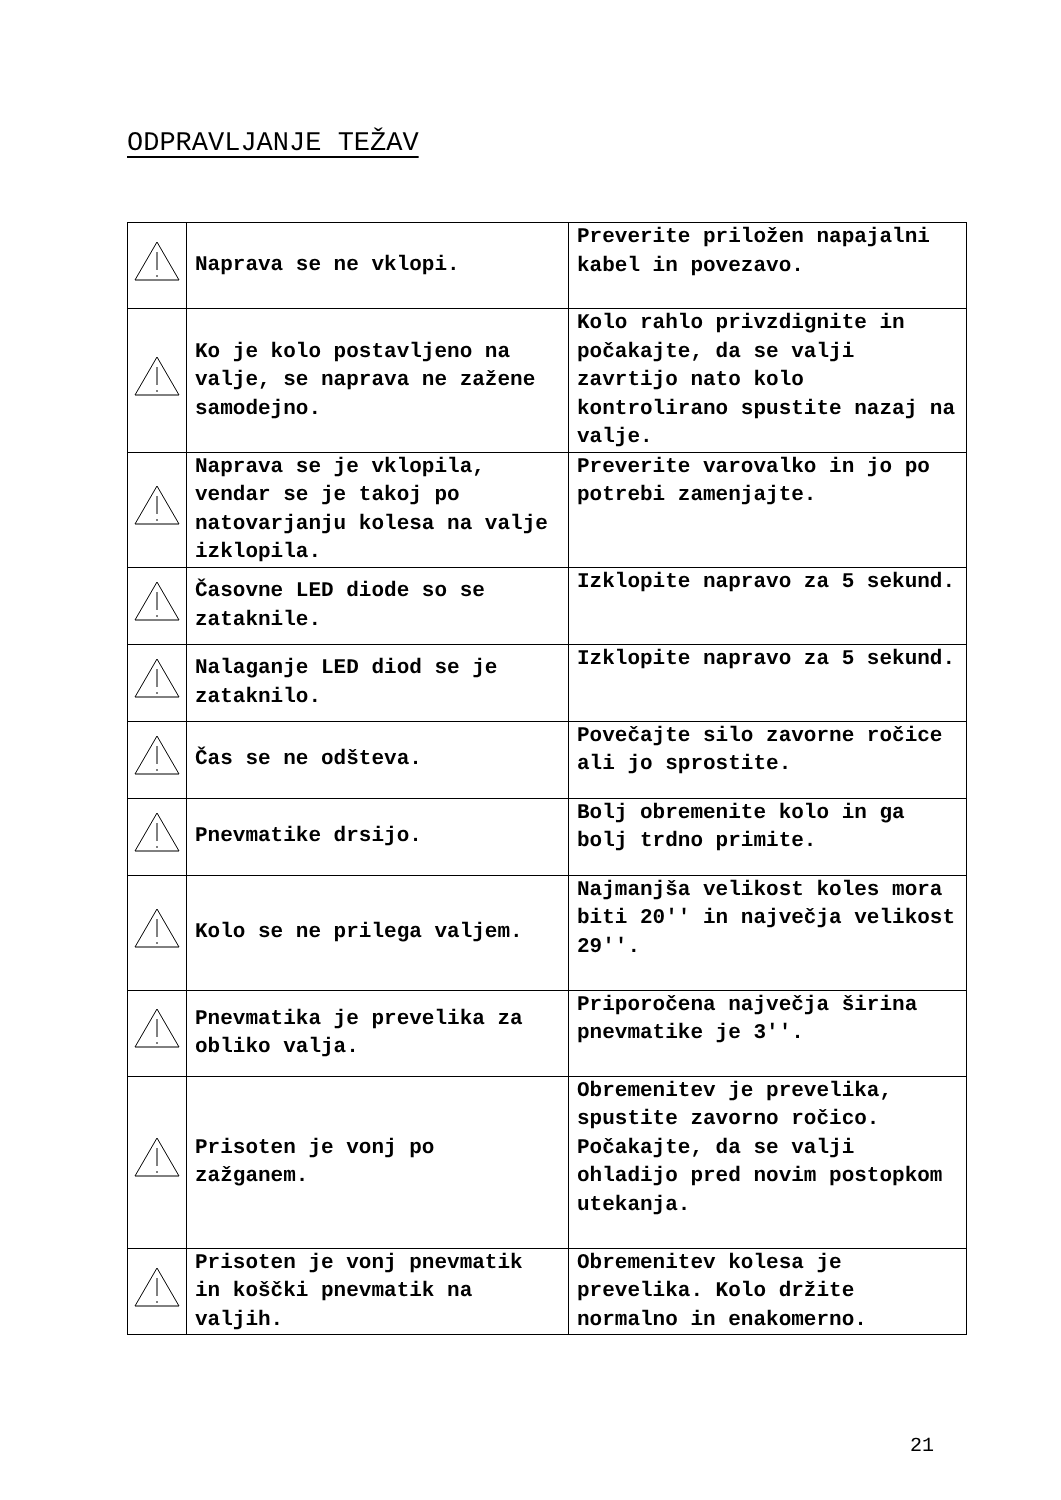ODPRAVLJANJE TEŽAV
| | Naprava se ne vklopi. | Preverite priložen napajalni kabel in povezavo. |
| | Ko je kolo postavljeno na valje, se naprava ne zažene samodejno. | Kolo rahlo privzdignite in počakajte, da se valji zavrtijo nato kolo kontrolirano spustite nazaj na valje. |
| | Naprava se je vklopila, vendar se je takoj po natovarjanju kolesa na valje izklopila. | Preverite varovalko in jo po potrebi zamenjajte. |
| | Časovne LED diode so se zataknile. | Izklopite napravo za 5 sekund. |
| | Nalaganje LED diod se je zataknilo. | Izklopite napravo za 5 sekund. |
| | Čas se ne odšteva. | Povečajte silo zavorne ročice ali jo sprostite. |
| | Pnevmatike drsijo. | Bolj obremenite kolo in ga bolj trdno primite. |
| | Kolo se ne prilega valjem. | Najmanjša velikost koles mora biti 20'' in največja velikost 29''. |
| | Pnevmatika je prevelika za obliko valja. | Priporočena največja širina pnevmatike je 3''. |
| | Prisoten je vonj po zažganem. | Obremenitev je prevelika, spustite zavorno ročico. Počakajte, da se valji ohladijo pred novim postopkom utekanja. |
| | Prisoten je vonj pnevmatik in koščki pnevmatik na valjih. | Obremenitev kolesa je prevelika. Kolo držite normalno in enakomerno. |
21